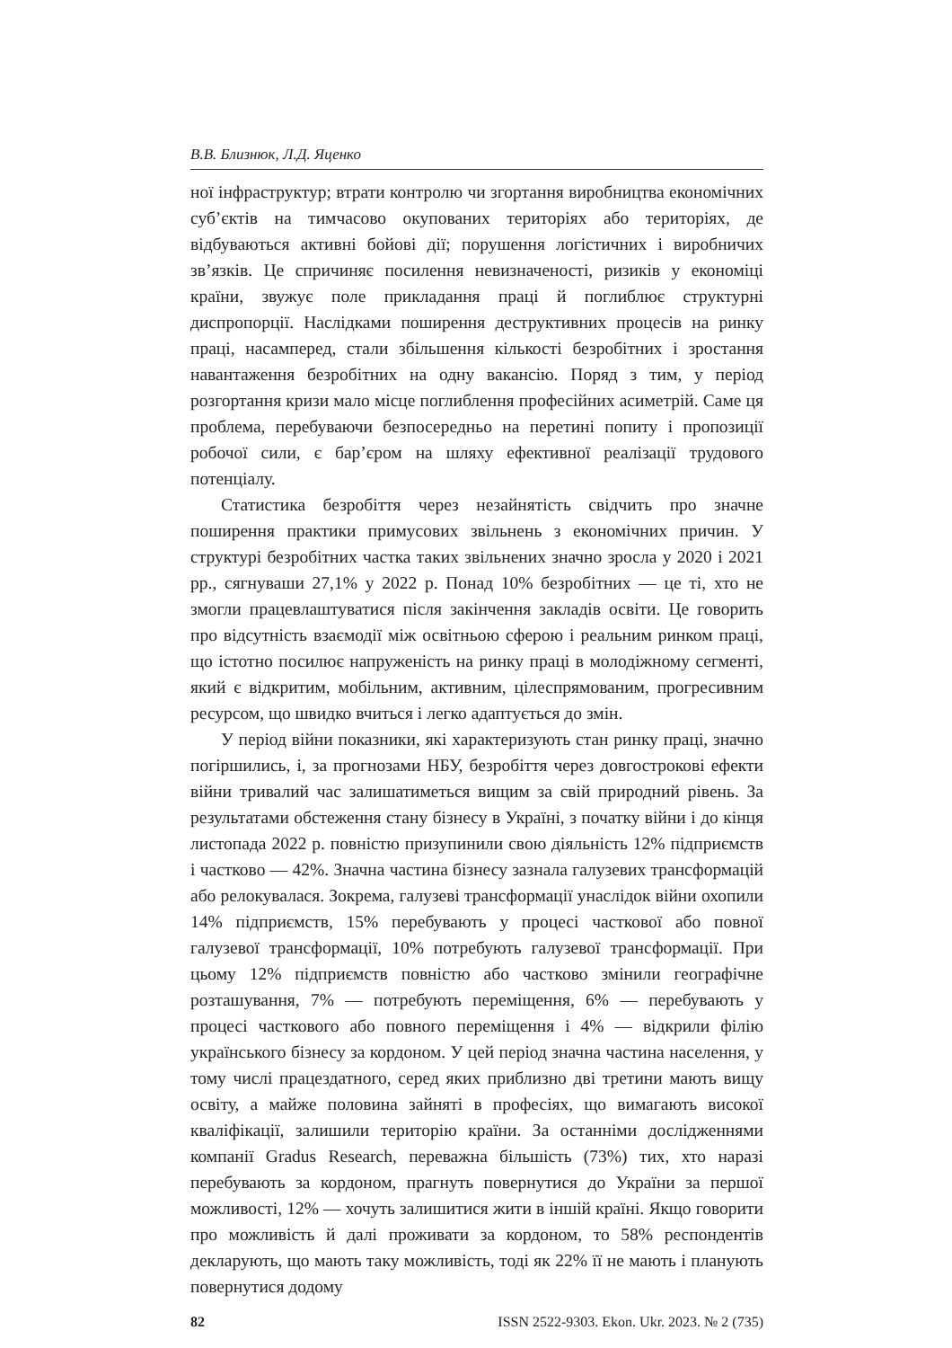В.В. Близнюк, Л.Д. Яценко
ної інфраструктур; втрати контролю чи згортання виробництва економічних суб’єктів на тимчасово окупованих територіях або територіях, де відбуваються активні бойові дії; порушення логістичних і виробничих зв’язків. Це спричиняє посилення невизначеності, ризиків у економіці країни, звужує поле прикладання праці й поглиблює структурні диспропорції. Наслідками поширення деструктивних процесів на ринку праці, насамперед, стали збільшення кількості безробітних і зростання навантаження безробітних на одну вакансію. Поряд з тим, у період розгортання кризи мало місце поглиблення професійних асиметрій. Саме ця проблема, перебуваючи безпосередньо на перетині попиту і пропозиції робочої сили, є бар’єром на шляху ефективної реалізації трудового потенціалу.
Статистика безробіття через незайнятість свідчить про значне поширення практики примусових звільнень з економічних причин. У структурі безробітних частка таких звільнених значно зросла у 2020 і 2021 рр., сягнуваши 27,1% у 2022 р. Понад 10% безробітних — це ті, хто не змогли працевлаштуватися після закінчення закладів освіти. Це говорить про відсутність взаємодії між освітньою сферою і реальним ринком праці, що істотно посилює напруженість на ринку праці в молодіжному сегменті, який є відкритим, мобільним, активним, цілеспрямованим, прогресивним ресурсом, що швидко вчиться і легко адаптується до змін.
У період війни показники, які характеризують стан ринку праці, значно погіршились, і, за прогнозами НБУ, безробіття через довгострокові ефекти війни тривалий час залишатиметься вищим за свій природний рівень. За результатами обстеження стану бізнесу в Україні, з початку війни і до кінця листопада 2022 р. повністю призупинили свою діяльність 12% підприємств і частково — 42%. Значна частина бізнесу зазнала галузевих трансформацій або релокувалася. Зокрема, галузеві трансформації унаслідок війни охопили 14% підприємств, 15% перебувають у процесі часткової або повної галузевої трансформації, 10% потребують галузевої трансформації. При цьому 12% підприємств повністю або частково змінили географічне розташування, 7% — потребують переміщення, 6% — перебувають у процесі часткового або повного переміщення і 4% — відкрили філію українського бізнесу за кордоном. У цей період значна частина населення, у тому числі працездатного, серед яких приблизно дві третини мають вищу освіту, а майже половина зайняті в професіях, що вимагають високої кваліфікації, залишили територію країни. За останніми дослідженнями компанії Gradus Research, переважна більшість (73%) тих, хто наразі перебувають за кордоном, прагнуть повернутися до України за першої можливості, 12% — хочуть залишитися жити в іншій країні. Якщо говорити про можливість й далі проживати за кордоном, то 58% респондентів декларують, що мають таку можливість, тоді як 22% її не мають і планують повернутися додому
82 ISSN 2522-9303. Ekon. Ukr. 2023. № 2 (735)